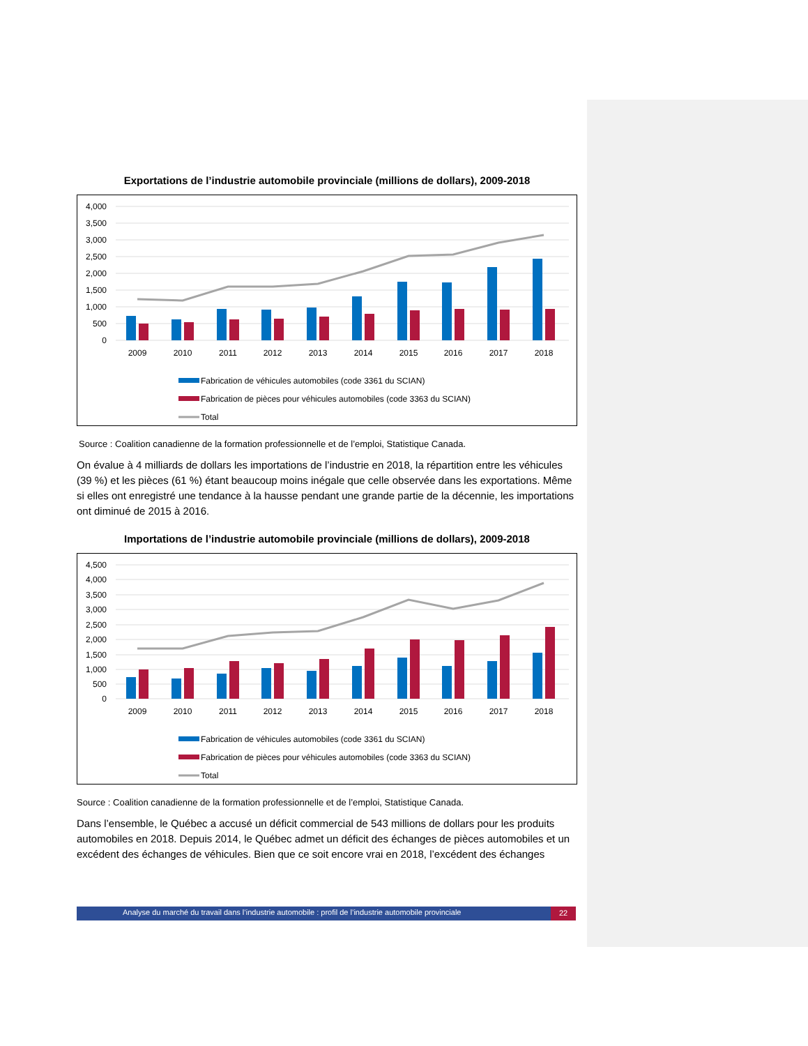Exportations de l’industrie automobile provinciale (millions de dollars), 2009-2018
4,000
3,500
3,000
2,500
2,000
1,500
1,000
500
0
2009
2010
2011
2012
2013
2014
2015
2016
2017
2018
Fabrication de véhicules automobiles (code 3361 du SCIAN)
Fabrication de pièces pour véhicules automobiles (code 3363 du SCIAN)
Total
Source : Coalition canadienne de la formation professionnelle et de l’emploi, Statistique Canada.
On évalue à 4 milliards de dollars les importations de l’industrie en 2018, la répartition entre les véhicules (39 %) et les pièces (61 %) étant beaucoup moins inégale que celle observée dans les exportations. Même si elles ont enregistré une tendance à la hausse pendant une grande partie de la décennie, les importations ont diminué de 2015 à 2016.
Importations de l’industrie automobile provinciale (millions de dollars), 2009-2018
4,500
4,000
3,500
3,000
2,500
2,000
1,500
1,000
500
0
2009
2010
2011
2012
2013
2014
2015
2016
2017
2018
Fabrication de véhicules automobiles (code 3361 du SCIAN)
Fabrication de pièces pour véhicules automobiles (code 3363 du SCIAN)
Total
Source : Coalition canadienne de la formation professionnelle et de l’emploi, Statistique Canada.
Dans l’ensemble, le Québec a accusé un déficit commercial de 543 millions de dollars pour les produits automobiles en 2018. Depuis 2014, le Québec admet un déficit des échanges de pièces automobiles et un excédent des échanges de véhicules. Bien que ce soit encore vrai en 2018, l’excédent des échanges
Analyse du marché du travail dans l’industrie automobile : profil de l’industrie automobile provinciale 22